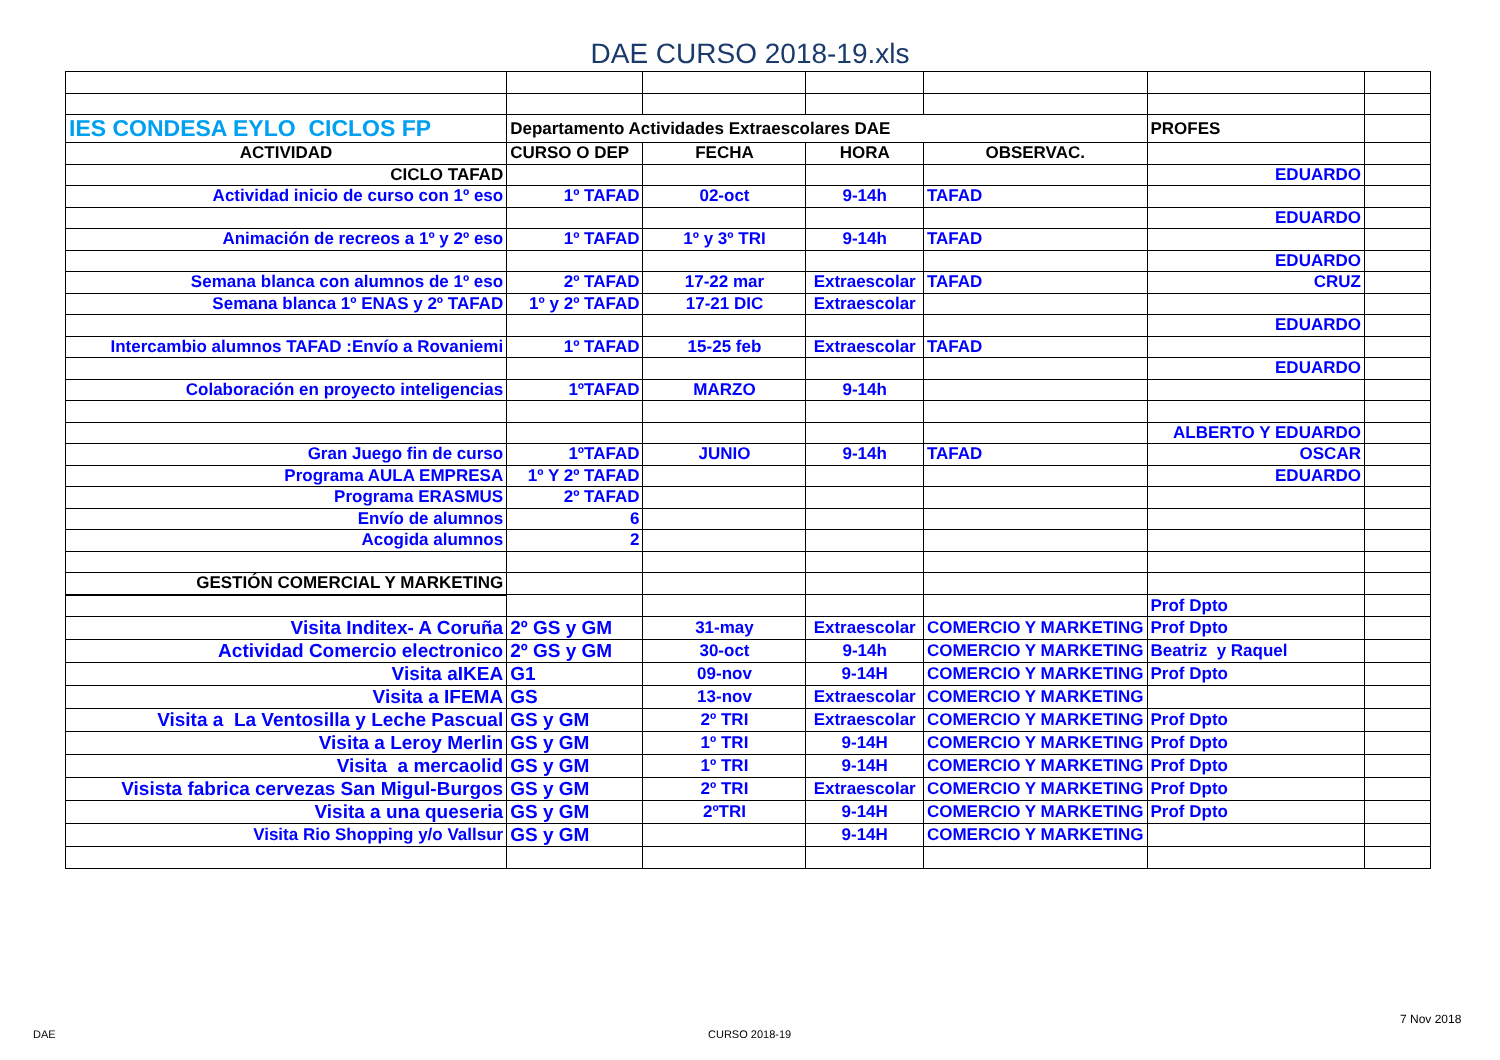DAE CURSO 2018-19.xls
| IES CONDESA EYLO CICLOS FP | Departamento Actividades Extraescolares DAE | | | | PROFES | |
| ACTIVIDAD | CURSO O DEP | FECHA | HORA | OBSERVAC. | | |
| CICLO TAFAD | | | | | EDUARDO | |
| Actividad inicio de curso con 1º eso | 1º TAFAD | 02-oct | 9-14h | TAFAD | | |
| | | | | | EDUARDO | |
| Animación de recreos a 1º y 2º eso | 1º TAFAD | 1º y 3º TRI | 9-14h | TAFAD | | |
| | | | | | EDUARDO | |
| Semana blanca con alumnos de 1º eso | 2º TAFAD | 17-22 mar | Extraescolar | TAFAD | CRUZ | |
| Semana blanca 1º ENAS y 2º TAFAD | 1º y 2º TAFAD | 17-21 DIC | Extraescolar | | | |
| | | | | | EDUARDO | |
| Intercambio alumnos TAFAD :Envío a Rovaniemi | 1º TAFAD | 15-25 feb | Extraescolar | TAFAD | | |
| | | | | | EDUARDO | |
| Colaboración en proyecto inteligencias | 1ºTAFAD | MARZO | 9-14h | | | |
| | | | | | ALBERTO Y EDUARDO | |
| Gran Juego fin de curso | 1ºTAFAD | JUNIO | 9-14h | TAFAD | OSCAR | |
| Programa AULA EMPRESA | 1º Y 2º TAFAD | | | | EDUARDO | |
| Programa ERASMUS | 2º TAFAD | | | | | |
| Envío de alumnos | 6 | | | | | |
| Acogida alumnos | 2 | | | | | |
| GESTIÓN COMERCIAL Y MARKETING | | | | | | |
| | | | | | Prof Dpto | |
| Visita Inditex- A Coruña | 2º GS y GM | 31-may | Extraescolar | COMERCIO Y MARKETING | Prof Dpto | |
| Actividad Comercio electronico | 2º GS y GM | 30-oct | 9-14h | COMERCIO Y MARKETING | Beatriz y Raquel | |
| Visita aIKEA | G1 | 09-nov | 9-14H | COMERCIO Y MARKETING | Prof Dpto | |
| Visita a IFEMA | GS | 13-nov | Extraescolar | COMERCIO Y MARKETING | | |
| Visita a La Ventosilla y Leche Pascual | GS y GM | 2º TRI | Extraescolar | COMERCIO Y MARKETING | Prof Dpto | |
| Visita a Leroy Merlin | GS y GM | 1º TRI | 9-14H | COMERCIO Y MARKETING | Prof Dpto | |
| Visita a mercaolid | GS y GM | 1º TRI | 9-14H | COMERCIO Y MARKETING | Prof Dpto | |
| Visista fabrica cervezas San Migul-Burgos | GS y GM | 2º TRI | Extraescolar | COMERCIO Y MARKETING | Prof Dpto | |
| Visita a una queseria | GS y GM | 2ºTRI | 9-14H | COMERCIO Y MARKETING | Prof Dpto | |
| Visita Rio Shopping y/o Vallsur | GS y GM | | 9-14H | COMERCIO Y MARKETING | | |
7 Nov 2018
DAE CURSO 2018-19